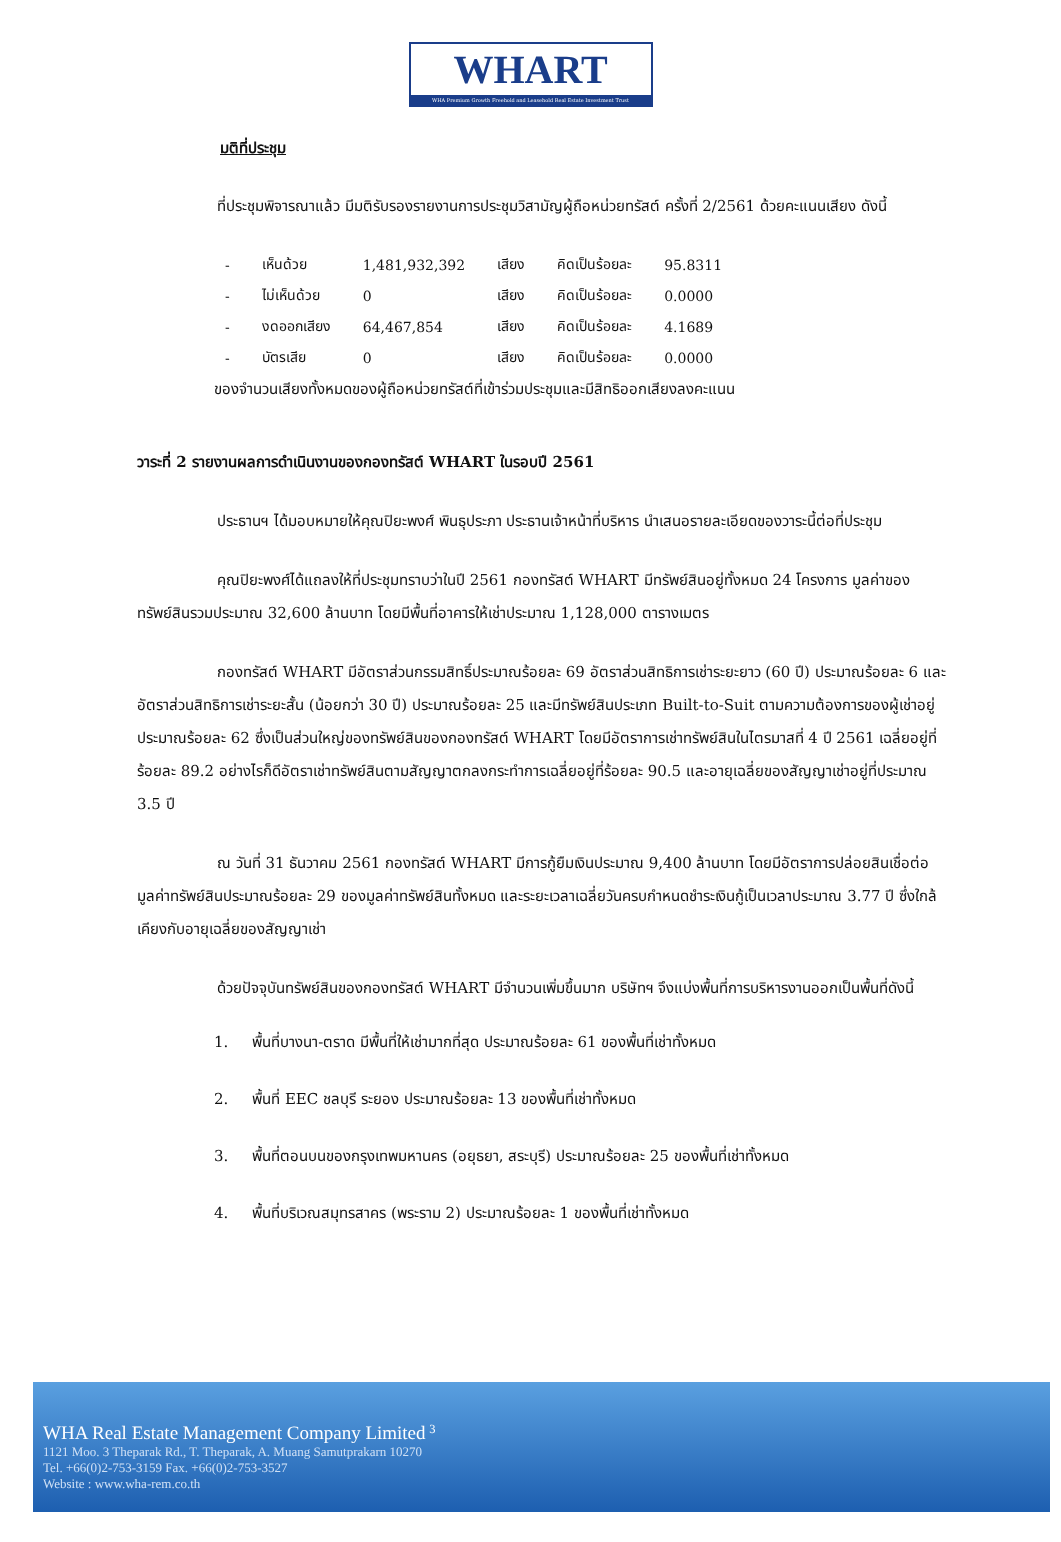WHART
WHA Premium Growth Freehold and Leasehold Real Estate Investment Trust
มติที่ประชุม
ที่ประชุมพิจารณาแล้ว มีมติรับรองรายงานการประชุมวิสามัญผู้ถือหน่วยทรัสต์ ครั้งที่ 2/2561 ด้วยคะแนนเสียง ดังนี้
| - | เห็นด้วย | 1,481,932,392 | เสียง | คิดเป็นร้อยละ | 95.8311 |
| - | ไม่เห็นด้วย | 0 | เสียง | คิดเป็นร้อยละ | 0.0000 |
| - | งดออกเสียง | 64,467,854 | เสียง | คิดเป็นร้อยละ | 4.1689 |
| - | บัตรเสีย | 0 | เสียง | คิดเป็นร้อยละ | 0.0000 |
ของจำนวนเสียงทั้งหมดของผู้ถือหน่วยทรัสต์ที่เข้าร่วมประชุมและมีสิทธิออกเสียงลงคะแนน
วาระที่ 2 รายงานผลการดำเนินงานของกองทรัสต์ WHART ในรอบปี 2561
ประธานฯ ได้มอบหมายให้คุณปิยะพงศ์ พินธุประภา ประธานเจ้าหน้าที่บริหาร นำเสนอรายละเอียดของวาระนี้ต่อที่ประชุม
คุณปิยะพงศ์ได้แถลงให้ที่ประชุมทราบว่าในปี 2561 กองทรัสต์ WHART มีทรัพย์สินอยู่ทั้งหมด 24 โครงการ มูลค่าของทรัพย์สินรวมประมาณ 32,600 ล้านบาท โดยมีพื้นที่อาคารให้เช่าประมาณ 1,128,000 ตารางเมตร
กองทรัสต์ WHART มีอัตราส่วนกรรมสิทธิ์ประมาณร้อยละ 69 อัตราส่วนสิทธิการเช่าระยะยาว (60 ปี) ประมาณร้อยละ 6 และอัตราส่วนสิทธิการเช่าระยะสั้น (น้อยกว่า 30 ปี) ประมาณร้อยละ 25 และมีทรัพย์สินประเภท Built-to-Suit ตามความต้องการของผู้เช่าอยู่ประมาณร้อยละ 62 ซึ่งเป็นส่วนใหญ่ของทรัพย์สินของกองทรัสต์ WHART โดยมีอัตราการเช่าทรัพย์สินในไตรมาสที่ 4 ปี 2561 เฉลี่ยอยู่ที่ร้อยละ 89.2 อย่างไรก็ดีอัตราเช่าทรัพย์สินตามสัญญาตกลงกระทำการเฉลี่ยอยู่ที่ร้อยละ 90.5 และอายุเฉลี่ยของสัญญาเช่าอยู่ที่ประมาณ 3.5 ปี
ณ วันที่ 31 ธันวาคม 2561 กองทรัสต์ WHART มีการกู้ยืมเงินประมาณ 9,400 ล้านบาท โดยมีอัตราการปล่อยสินเชื่อต่อมูลค่าทรัพย์สินประมาณร้อยละ 29 ของมูลค่าทรัพย์สินทั้งหมด และระยะเวลาเฉลี่ยวันครบกำหนดชำระเงินกู้เป็นเวลาประมาณ 3.77 ปี ซึ่งใกล้เคียงกับอายุเฉลี่ยของสัญญาเช่า
ด้วยปัจจุบันทรัพย์สินของกองทรัสต์ WHART มีจำนวนเพิ่มขึ้นมาก บริษัทฯ จึงแบ่งพื้นที่การบริหารงานออกเป็นพื้นที่ดังนี้
1. พื้นที่บางนา-ตราด มีพื้นที่ให้เช่ามากที่สุด ประมาณร้อยละ 61 ของพื้นที่เช่าทั้งหมด
2. พื้นที่ EEC ชลบุรี ระยอง ประมาณร้อยละ 13 ของพื้นที่เช่าทั้งหมด
3. พื้นที่ตอนบนของกรุงเทพมหานคร (อยุธยา, สระบุรี) ประมาณร้อยละ 25 ของพื้นที่เช่าทั้งหมด
4. พื้นที่บริเวณสมุทรสาคร (พระราม 2) ประมาณร้อยละ 1 ของพื้นที่เช่าทั้งหมด
WHA Real Estate Management Company Limited <sup>3</sup>
1121 Moo. 3 Theparak Rd., T. Theparak, A. Muang Samutprakarn 10270
Tel. +66(0)2-753-3159 Fax. +66(0)2-753-3527
Website : www.wha-rem.co.th